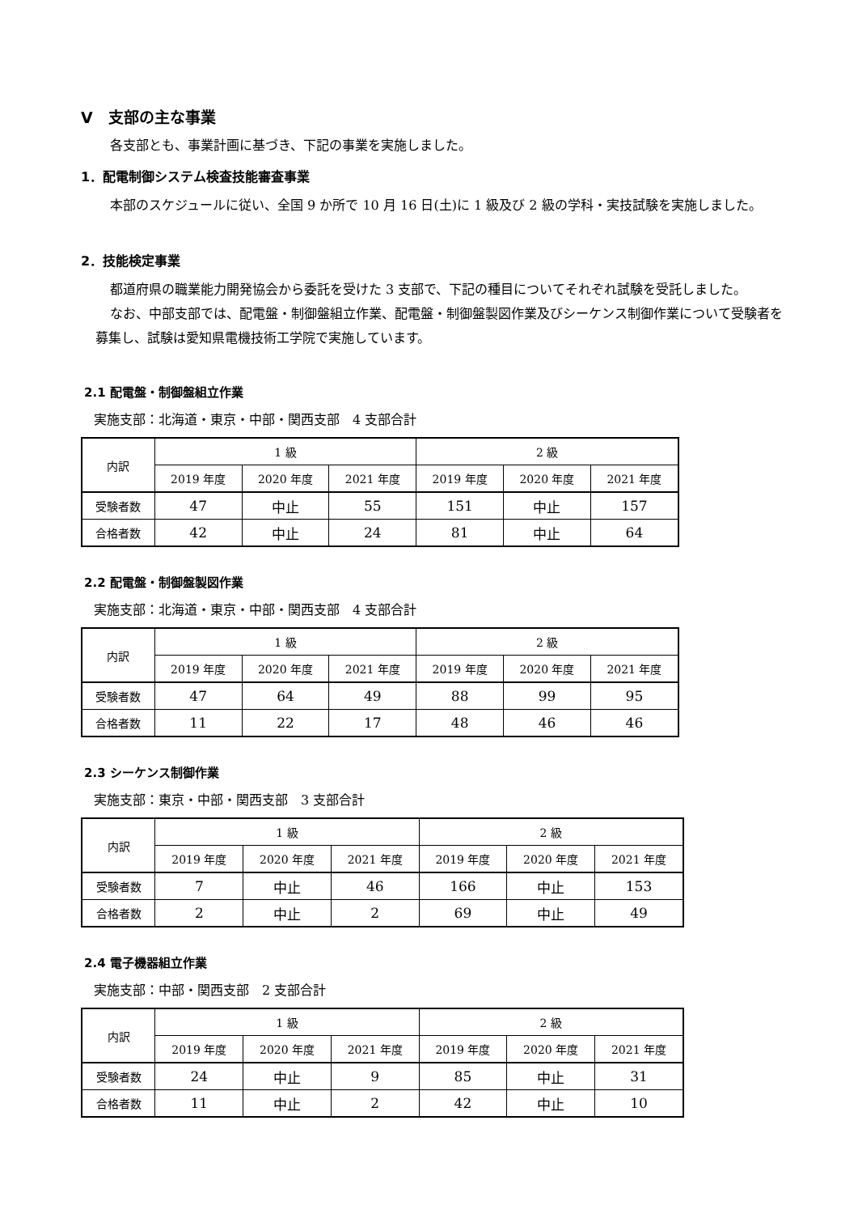Ⅴ　支部の主な事業
各支部とも、事業計画に基づき、下記の事業を実施しました。
1．配電制御システム検査技能審査事業
本部のスケジュールに従い、全国 9 か所で 10 月 16 日(土)に 1 級及び 2 級の学科・実技試験を実施しました。
2．技能検定事業
都道府県の職業能力開発協会から委託を受けた 3 支部で、下記の種目についてそれぞれ試験を受託しました。
なお、中部支部では、配電盤・制御盤組立作業、配電盤・制御盤製図作業及びシーケンス制御作業について受験者を募集し、試験は愛知県電機技術工学院で実施しています。
2.1 配電盤・制御盤組立作業
実施支部：北海道・東京・中部・関西支部　4 支部合計
| 内訳 | 1 級 | | | 2 級 | | |
| --- | --- | --- | --- | --- | --- | --- |
| | 2019 年度 | 2020 年度 | 2021 年度 | 2019 年度 | 2020 年度 | 2021 年度 |
| 受験者数 | 47 | 中止 | 55 | 151 | 中止 | 157 |
| 合格者数 | 42 | 中止 | 24 | 81 | 中止 | 64 |
2.2 配電盤・制御盤製図作業
実施支部：北海道・東京・中部・関西支部　4 支部合計
| 内訳 | 1 級 | | | 2 級 | | |
| --- | --- | --- | --- | --- | --- | --- |
| | 2019 年度 | 2020 年度 | 2021 年度 | 2019 年度 | 2020 年度 | 2021 年度 |
| 受験者数 | 47 | 64 | 49 | 88 | 99 | 95 |
| 合格者数 | 11 | 22 | 17 | 48 | 46 | 46 |
2.3 シーケンス制御作業
実施支部：東京・中部・関西支部　3 支部合計
| 内訳 | 1 級 | | | 2 級 | | |
| --- | --- | --- | --- | --- | --- | --- |
| | 2019 年度 | 2020 年度 | 2021 年度 | 2019 年度 | 2020 年度 | 2021 年度 |
| 受験者数 | 7 | 中止 | 46 | 166 | 中止 | 153 |
| 合格者数 | 2 | 中止 | 2 | 69 | 中止 | 49 |
2.4 電子機器組立作業
実施支部：中部・関西支部　2 支部合計
| 内訳 | 1 級 | | | 2 級 | | |
| --- | --- | --- | --- | --- | --- | --- |
| | 2019 年度 | 2020 年度 | 2021 年度 | 2019 年度 | 2020 年度 | 2021 年度 |
| 受験者数 | 24 | 中止 | 9 | 85 | 中止 | 31 |
| 合格者数 | 11 | 中止 | 2 | 42 | 中止 | 10 |